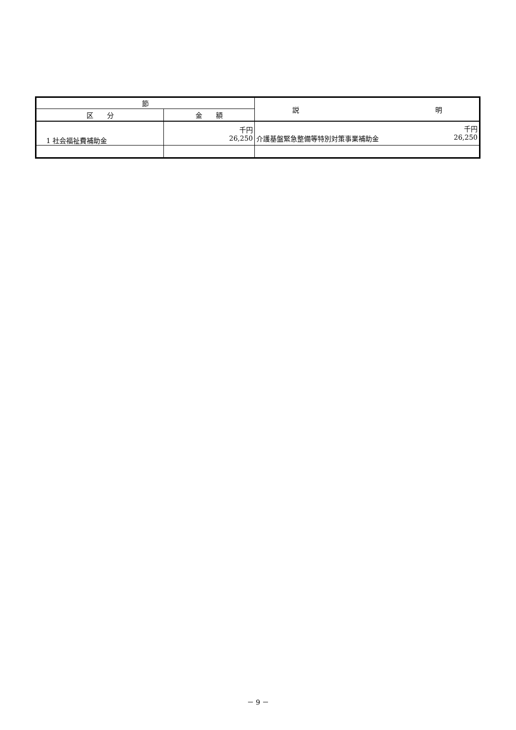| 節 | | 説 明 |
| --- | --- | --- |
| 区 分 | 金 額 | |
| 1 社会福祉費補助金 | 千円 26,250 | 千円 介護基盤緊急整備等特別対策事業補助金 26,250 |
－ 9 －